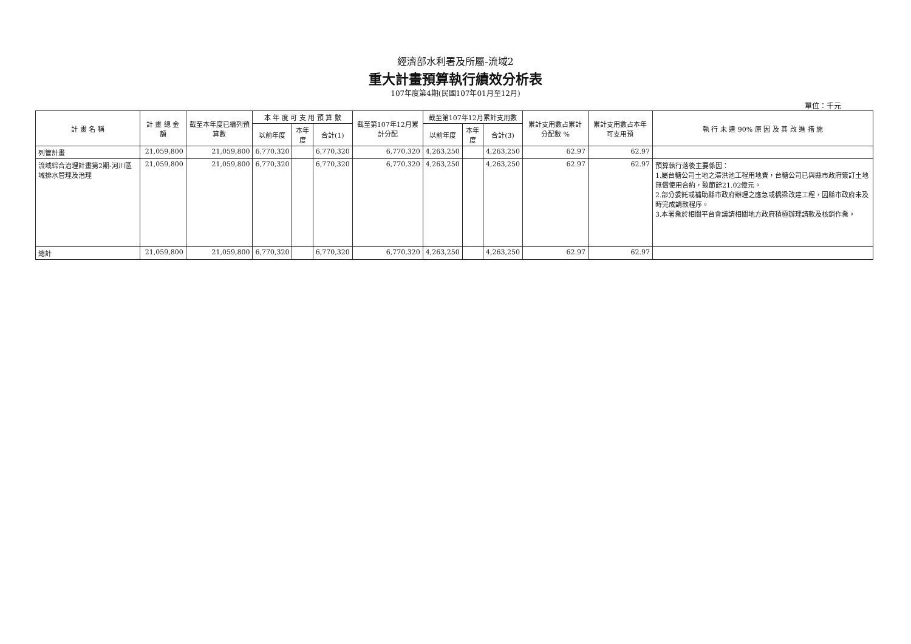經濟部水利署及所屬-流域2
重大計畫預算執行績效分析表
107年度第4期(民國107年01月至12月)
單位：千元
| 計 畫 名 稱 | 計 畫 總 金 額 | 截至本年度已編列預算數 | 本 年 度 可 支 用 預 算 數 | | | 截至第107年12月累計分配 | 截至第107年12月累計支用數 | | | 累計支用數占累計分配數 % | 累計支用數占本年可支用預 | 執 行 未 達 90% 原 因 及 其 改 進 措 施 |
| --- | --- | --- | --- | --- | --- | --- | --- | --- | --- | --- | --- | --- |
| | | | 以前年度 | 本年度 | 合計(1) | | 以前年度 | 本年度 | 合計(3) | | | |
| 列管計畫 | 21,059,800 | 21,059,800 | 6,770,320 | | 6,770,320 | 6,770,320 | 4,263,250 | | 4,263,250 | 62.97 | 62.97 | |
| 流域綜合治理計畫第2期-河川區域排水管理及治理 | 21,059,800 | 21,059,800 | 6,770,320 | | 6,770,320 | 6,770,320 | 4,263,250 | | 4,263,250 | 62.97 | 62.97 | 預算執行落後主要係因： 1.屬台糖公司土地之滯洪池工程用地費，台糖公司已與縣市政府簽訂土地無償使用合約，致節餘21.02億元。 2.部分委託或補助縣市政府辦理之應急或橋梁改建工程，因縣市政府未及時完成請款程序。 3.本署業於相關平台會議請相關地方政府積極辦理請款及核銷作業。 |
| 總計 | 21,059,800 | 21,059,800 | 6,770,320 | | 6,770,320 | 6,770,320 | 4,263,250 | | 4,263,250 | 62.97 | 62.97 | |